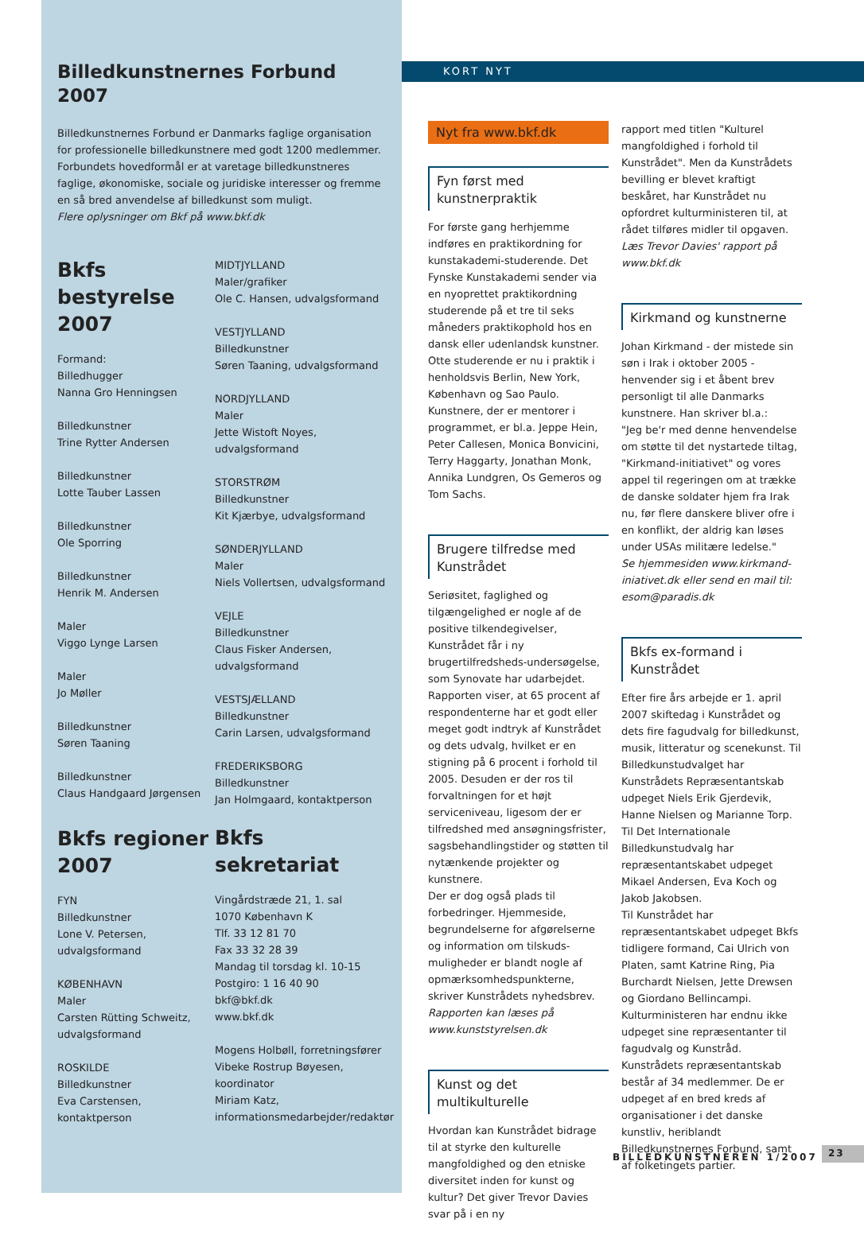Billedkunstnernes Forbund 2007
Billedkunstnernes Forbund er Danmarks faglige organisation for professionelle billedkunstnere med godt 1200 medlemmer. Forbundets hovedformål er at varetage billedkunstneres faglige, økonomiske, sociale og juridiske interesser og fremme en så bred anvendelse af billedkunst som muligt.
Flere oplysninger om Bkf på www.bkf.dk
Bkfs bestyrelse 2007
Formand:
Billedhugger
Nanna Gro Henningsen
Billedkunstner
Trine Rytter Andersen
Billedkunstner
Lotte Tauber Lassen
Billedkunstner
Ole Sporring
Billedkunstner
Henrik M. Andersen
Maler
Viggo Lynge Larsen
Maler
Jo Møller
Billedkunstner
Søren Taaning
Billedkunstner
Claus Handgaard Jørgensen
Bkfs regioner 2007
FYN
Billedkunstner
Lone V. Petersen, udvalgsformand
KØBENHAVN
Maler
Carsten Rütting Schweitz, udvalgsformand
ROSKILDE
Billedkunstner
Eva Carstensen, kontaktperson
MIDTJYLLAND
Maler/grafiker
Ole C. Hansen, udvalgsformand
VESTJYLLAND
Billedkunstner
Søren Taaning, udvalgsformand
NORDJYLLAND
Maler
Jette Wistoft Noyes, udvalgsformand
STORSTRØM
Billedkunstner
Kit Kjærbye, udvalgsformand
SØNDERJYLLAND
Maler
Niels Vollertsen, udvalgsformand
VEJLE
Billedkunstner
Claus Fisker Andersen, udvalgsformand
VESTSJÆLLAND
Billedkunstner
Carin Larsen, udvalgsformand
FREDERIKSBORG
Billedkunstner
Jan Holmgaard, kontaktperson
Bkfs sekretariat
Vingårdstræde 21, 1. sal
1070 København K
Tlf. 33 12 81 70
Fax 33 32 28 39
Mandag til torsdag kl. 10-15
Postgiro: 1 16 40 90
bkf@bkf.dk
www.bkf.dk
Mogens Holbøll, forretningsfører
Vibeke Rostrup Bøyesen, koordinator
Miriam Katz, informationsmedarbejder/redaktør
KORT NYT
Nyt fra www.bkf.dk
Fyn først med kunstnerpraktik
For første gang herhjemme indføres en praktikordning for kunstakademi-studerende. Det Fynske Kunstakademi sender via en nyoprettet praktikordning studerende på et tre til seks måneders praktikophold hos en dansk eller udenlandsk kunstner. Otte studerende er nu i praktik i henholdsvis Berlin, New York, København og Sao Paulo. Kunstnere, der er mentorer i programmet, er bl.a. Jeppe Hein, Peter Callesen, Monica Bonvicini, Terry Haggarty, Jonathan Monk, Annika Lundgren, Os Gemeros og Tom Sachs.
Brugere tilfredse med Kunstrådet
Seriøsitet, faglighed og tilgængelighed er nogle af de positive tilkendegivelser, Kunstrådet får i ny brugertilfredsheds-undersøgelse, som Synovate har udarbejdet. Rapporten viser, at 65 procent af respondenterne har et godt eller meget godt indtryk af Kunstrådet og dets udvalg, hvilket er en stigning på 6 procent i forhold til 2005. Desuden er der ros til forvaltningen for et højt serviceniveau, ligesom der er tilfredshed med ansøgningsfrister, sagsbehandlingstider og støtten til nytænkende projekter og kunstnere.
Der er dog også plads til forbedringer. Hjemmeside, begrundelserne for afgørelserne og information om tilskuds-muligheder er blandt nogle af opmærksomhedspunkterne, skriver Kunstrådets nyhedsbrev. Rapporten kan læses på www.kunststyrelsen.dk
Kunst og det multikulturelle
Hvordan kan Kunstrådet bidrage til at styrke den kulturelle mangfoldighed og den etniske diversitet inden for kunst og kultur? Det giver Trevor Davies svar på i en ny
rapport med titlen "Kulturel mangfoldighed i forhold til Kunstrådet". Men da Kunstrådets bevilling er blevet kraftigt beskåret, har Kunstrådet nu opfordret kulturministeren til, at rådet tilføres midler til opgaven. Læs Trevor Davies' rapport på www.bkf.dk
Kirkmand og kunstnerne
Johan Kirkmand - der mistede sin søn i Irak i oktober 2005 - henvender sig i et åbent brev personligt til alle Danmarks kunstnere. Han skriver bl.a.:
"Jeg be'r med denne henvendelse om støtte til det nystartede tiltag, "Kirkmand-initiativet" og vores appel til regeringen om at trække de danske soldater hjem fra Irak nu, før flere danskere bliver ofre i en konflikt, der aldrig kan løses under USAs militære ledelse."
Se hjemmesiden www.kirkmand-iniativet.dk eller send en mail til: esom@paradis.dk
Bkfs ex-formand i Kunstrådet
Efter fire års arbejde er 1. april 2007 skiftedag i Kunstrådet og dets fire fagudvalg for billedkunst, musik, litteratur og scenekunst. Til Billedkunstudvalget har Kunstrådets Repræsentantskab udpeget Niels Erik Gjerdevik, Hanne Nielsen og Marianne Torp. Til Det Internationale Billedkunstudvalg har repræsentantskabet udpeget Mikael Andersen, Eva Koch og Jakob Jakobsen.
Til Kunstrådet har repræsentantskabet udpeget Bkfs tidligere formand, Cai Ulrich von Platen, samt Katrine Ring, Pia Burchardt Nielsen, Jette Drewsen og Giordano Bellincampi.
Kulturministeren har endnu ikke udpeget sine repræsentanter til fagudvalg og Kunstråd.
Kunstrådets repræsentantskab består af 34 medlemmer. De er udpeget af en bred kreds af organisationer i det danske kunstliv, heriblandt Billedkunstnernes Forbund, samt af folketingets partier.
BILLEDKUNSTNEREN 1/2007 23